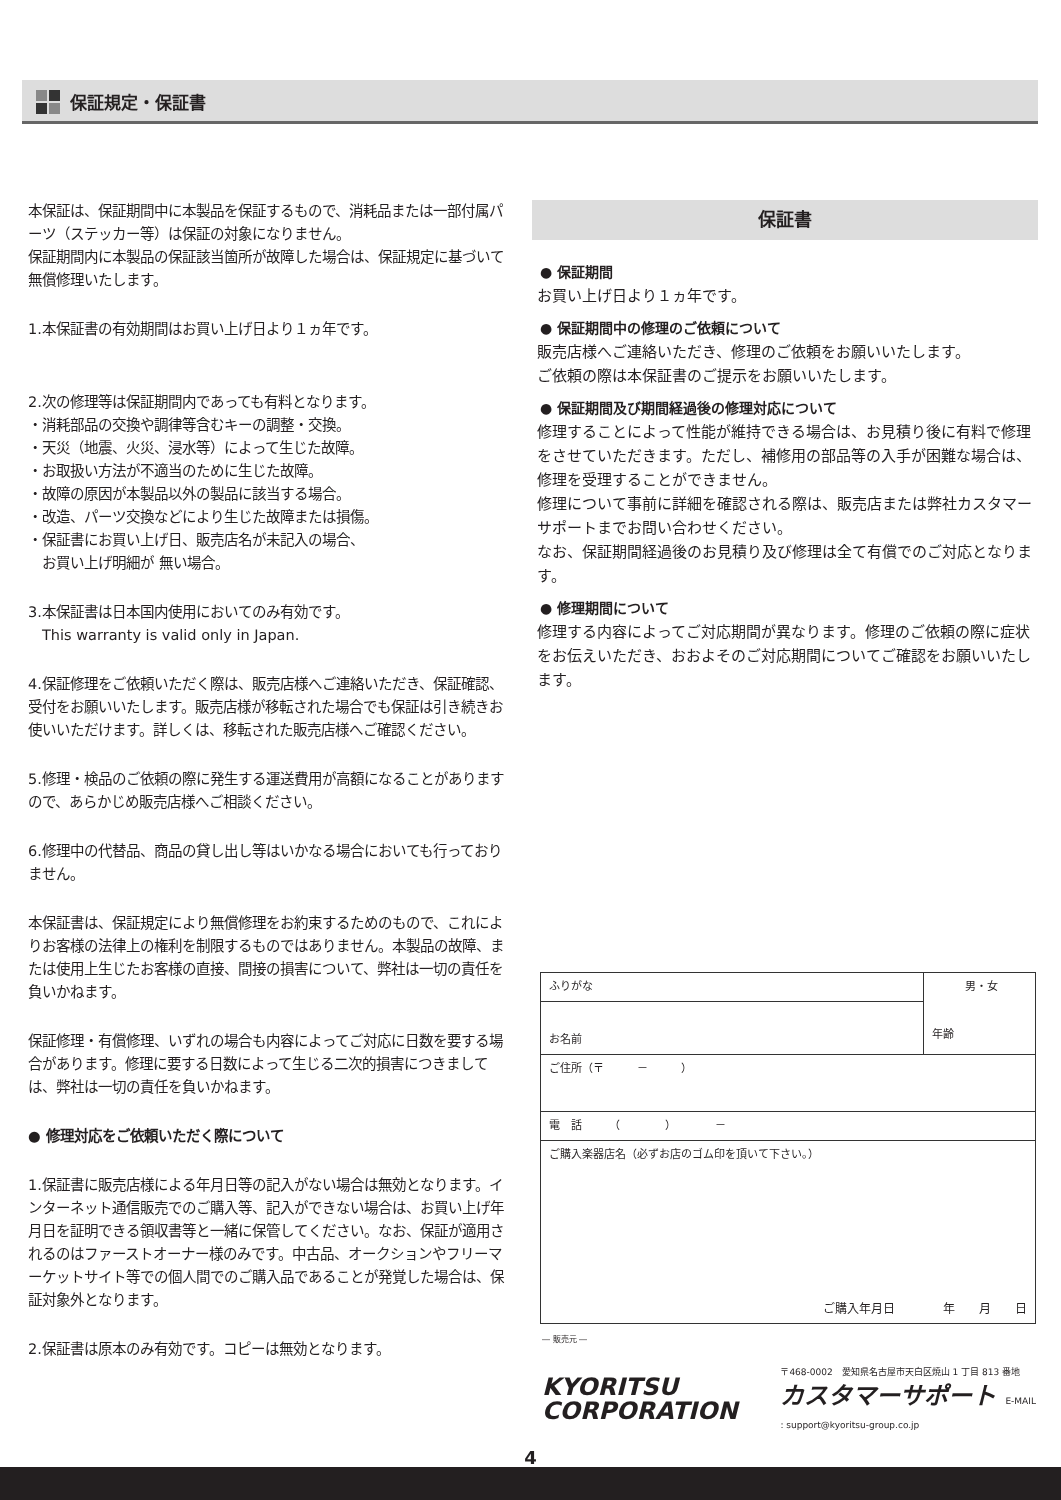保証規定・保証書
本保証は、保証期間中に本製品を保証するもので、消耗品または一部付属パーツ（ステッカー等）は保証の対象になりません。
保証期間内に本製品の保証該当箇所が故障した場合は、保証規定に基づいて無償修理いたします。
1.本保証書の有効期間はお買い上げ日より１ヵ年です。
2.次の修理等は保証期間内であっても有料となります。
・消耗部品の交換や調律等含むキーの調整・交換。
・天災（地震、火災、浸水等）によって生じた故障。
・お取扱い方法が不適当のために生じた故障。
・故障の原因が本製品以外の製品に該当する場合。
・改造、パーツ交換などにより生じた故障または損傷。
・保証書にお買い上げ日、販売店名が未記入の場合、
　お買い上げ明細が 無い場合。
3.本保証書は日本国内使用においてのみ有効です。
　This warranty is valid only in Japan.
4.保証修理をご依頼いただく際は、販売店様へご連絡いただき、保証確認、受付をお願いいたします。販売店様が移転された場合でも保証は引き続きお使いいただけます。詳しくは、移転された販売店様へご確認ください。
5.修理・検品のご依頼の際に発生する運送費用が高額になることがありますので、あらかじめ販売店様へご相談ください。
6.修理中の代替品、商品の貸し出し等はいかなる場合においても行っておりません。
本保証書は、保証規定により無償修理をお約束するためのもので、これによりお客様の法律上の権利を制限するものではありません。本製品の故障、または使用上生じたお客様の直接、間接の損害について、弊社は一切の責任を負いかねます。
保証修理・有償修理、いずれの場合も内容によってご対応に日数を要する場合があります。修理に要する日数によって生じる二次的損害につきましては、弊社は一切の責任を負いかねます。
● 修理対応をご依頼いただく際について
1.保証書に販売店様による年月日等の記入がない場合は無効となります。インターネット通信販売でのご購入等、記入ができない場合は、お買い上げ年月日を証明できる領収書等と一緒に保管してください。なお、保証が適用されるのはファーストオーナー様のみです。中古品、オークションやフリーマーケットサイト等での個人間でのご購入品であることが発覚した場合は、保証対象外となります。
2.保証書は原本のみ有効です。コピーは無効となります。
保証書
● 保証期間
お買い上げ日より１ヵ年です。
● 保証期間中の修理のご依頼について
販売店様へご連絡いただき、修理のご依頼をお願いいたします。
ご依頼の際は本保証書のご提示をお願いいたします。
● 保証期間及び期間経過後の修理対応について
修理することによって性能が維持できる場合は、お見積り後に有料で修理をさせていただきます。ただし、補修用の部品等の入手が困難な場合は、修理を受理することができません。
修理について事前に詳細を確認される際は、販売店または弊社カスタマーサポートまでお問い合わせください。
なお、保証期間経過後のお見積り及び修理は全て有償でのご対応となります。
● 修理期間について
修理する内容によってご対応期間が異なります。修理のご依頼の際に症状をお伝えいただき、おおよそのご対応期間についてご確認をお願いいたします。
| ふりがな | 男・女 年齢 |
| お名前 | |
| ご住所（〒 － ） | |
| 電 話 （ ） － | |
| ご購入楽器店名（必ずお店のゴム印を頂いて下さい。） ご購入年月日 年 月 日 | |
― 販売元 ―
KYORITSU CORPORATION
〒468-0002　愛知県名古屋市天白区焼山 1 丁目 813 番地
カスタマーサポート　E-MAIL : support@kyoritsu-group.co.jp
4